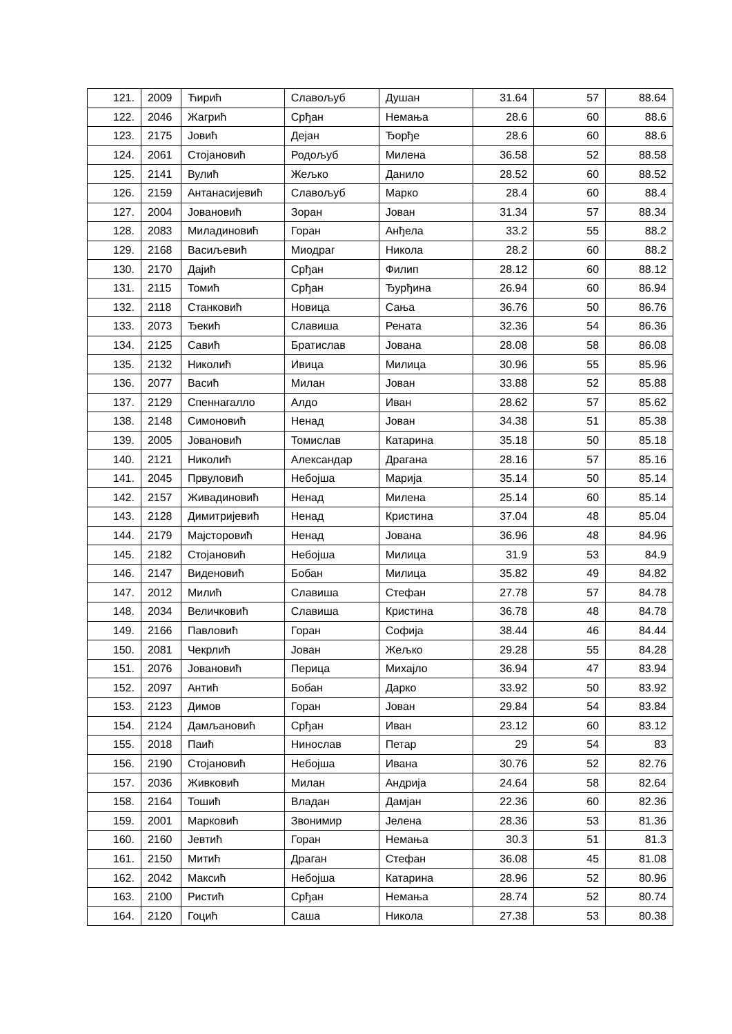| 121. | 2009 | Ћирић | Славољуб | Душан | 31.64 | 57 | 88.64 |
| 122. | 2046 | Жагрић | Срђан | Немања | 28.6 | 60 | 88.6 |
| 123. | 2175 | Јовић | Дејан | Ђорђе | 28.6 | 60 | 88.6 |
| 124. | 2061 | Стојановић | Родољуб | Милена | 36.58 | 52 | 88.58 |
| 125. | 2141 | Вулић | Жељко | Данило | 28.52 | 60 | 88.52 |
| 126. | 2159 | Антанасијевић | Славољуб | Марко | 28.4 | 60 | 88.4 |
| 127. | 2004 | Јовановић | Зоран | Јован | 31.34 | 57 | 88.34 |
| 128. | 2083 | Миладиновић | Горан | Анђела | 33.2 | 55 | 88.2 |
| 129. | 2168 | Васиљевић | Миодраг | Никола | 28.2 | 60 | 88.2 |
| 130. | 2170 | Дајић | Срђан | Филип | 28.12 | 60 | 88.12 |
| 131. | 2115 | Томић | Срђан | Ђурђина | 26.94 | 60 | 86.94 |
| 132. | 2118 | Станковић | Новица | Сања | 36.76 | 50 | 86.76 |
| 133. | 2073 | Ђекић | Славиша | Рената | 32.36 | 54 | 86.36 |
| 134. | 2125 | Савић | Братислав | Јована | 28.08 | 58 | 86.08 |
| 135. | 2132 | Николић | Ивица | Милица | 30.96 | 55 | 85.96 |
| 136. | 2077 | Васић | Милан | Јован | 33.88 | 52 | 85.88 |
| 137. | 2129 | Спеннагалло | Алдо | Иван | 28.62 | 57 | 85.62 |
| 138. | 2148 | Симоновић | Ненад | Јован | 34.38 | 51 | 85.38 |
| 139. | 2005 | Јовановић | Томислав | Катарина | 35.18 | 50 | 85.18 |
| 140. | 2121 | Николић | Александар | Драгана | 28.16 | 57 | 85.16 |
| 141. | 2045 | Првуловић | Небојша | Марија | 35.14 | 50 | 85.14 |
| 142. | 2157 | Живадиновић | Ненад | Милена | 25.14 | 60 | 85.14 |
| 143. | 2128 | Димитријевић | Ненад | Кристина | 37.04 | 48 | 85.04 |
| 144. | 2179 | Мајсторовић | Ненад | Јована | 36.96 | 48 | 84.96 |
| 145. | 2182 | Стојановић | Небојша | Милица | 31.9 | 53 | 84.9 |
| 146. | 2147 | Виденовић | Бобан | Милица | 35.82 | 49 | 84.82 |
| 147. | 2012 | Милић | Славиша | Стефан | 27.78 | 57 | 84.78 |
| 148. | 2034 | Величковић | Славиша | Кристина | 36.78 | 48 | 84.78 |
| 149. | 2166 | Павловић | Горан | Софија | 38.44 | 46 | 84.44 |
| 150. | 2081 | Чекрлић | Јован | Жељко | 29.28 | 55 | 84.28 |
| 151. | 2076 | Јовановић | Перица | Михајло | 36.94 | 47 | 83.94 |
| 152. | 2097 | Антић | Бобан | Дарко | 33.92 | 50 | 83.92 |
| 153. | 2123 | Димов | Горан | Јован | 29.84 | 54 | 83.84 |
| 154. | 2124 | Дамљановић | Срђан | Иван | 23.12 | 60 | 83.12 |
| 155. | 2018 | Паић | Нинослав | Петар | 29 | 54 | 83 |
| 156. | 2190 | Стојановић | Небојша | Ивана | 30.76 | 52 | 82.76 |
| 157. | 2036 | Живковић | Милан | Андрија | 24.64 | 58 | 82.64 |
| 158. | 2164 | Тошић | Владан | Дамјан | 22.36 | 60 | 82.36 |
| 159. | 2001 | Марковић | Звонимир | Јелена | 28.36 | 53 | 81.36 |
| 160. | 2160 | Јевтић | Горан | Немања | 30.3 | 51 | 81.3 |
| 161. | 2150 | Митић | Драган | Стефан | 36.08 | 45 | 81.08 |
| 162. | 2042 | Максић | Небојша | Катарина | 28.96 | 52 | 80.96 |
| 163. | 2100 | Ристић | Срђан | Немања | 28.74 | 52 | 80.74 |
| 164. | 2120 | Гоцић | Саша | Никола | 27.38 | 53 | 80.38 |